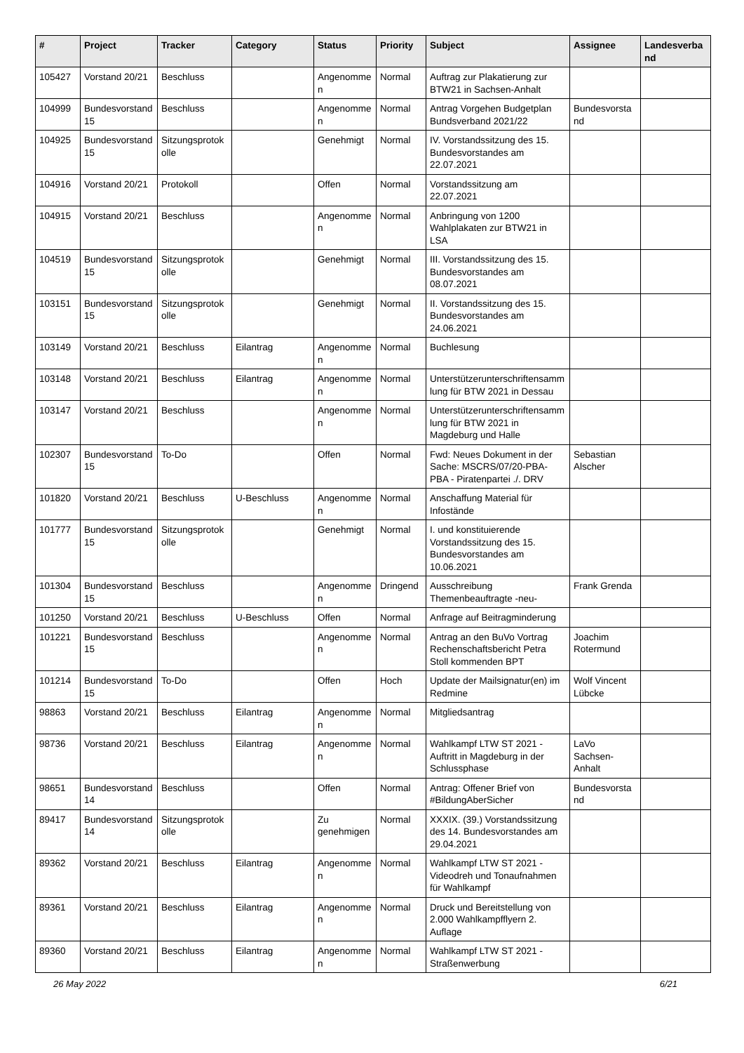| # | Project | Tracker | Category | Status | Priority | Subject | Assignee | Landesverband |
| --- | --- | --- | --- | --- | --- | --- | --- | --- |
| 105427 | Vorstand 20/21 | Beschluss | | Angenommen | Normal | Auftrag zur Plakatierung zur BTW21 in Sachsen-Anhalt | | |
| 104999 | Bundesvorstand 15 | Beschluss | | Angenommen | Normal | Antrag Vorgehen Budgetplan Bundsverband 2021/22 | Bundesvorstand | |
| 104925 | Bundesvorstand 15 | Sitzungsprotokolle | | Genehmigt | Normal | IV. Vorstandssitzung des 15. Bundesvorstandes am 22.07.2021 | | |
| 104916 | Vorstand 20/21 | Protokoll | | Offen | Normal | Vorstandssitzung am 22.07.2021 | | |
| 104915 | Vorstand 20/21 | Beschluss | | Angenommen | Normal | Anbringung von 1200 Wahlplakaten zur BTW21 in LSA | | |
| 104519 | Bundesvorstand 15 | Sitzungsprotokolle | | Genehmigt | Normal | III. Vorstandssitzung des 15. Bundesvorstandes am 08.07.2021 | | |
| 103151 | Bundesvorstand 15 | Sitzungsprotokolle | | Genehmigt | Normal | II. Vorstandssitzung des 15. Bundesvorstandes am 24.06.2021 | | |
| 103149 | Vorstand 20/21 | Beschluss | Eilantrag | Angenommen | Normal | Buchlesung | | |
| 103148 | Vorstand 20/21 | Beschluss | Eilantrag | Angenommen | Normal | Unterstützerunterschriftensammlung für BTW 2021 in Dessau | | |
| 103147 | Vorstand 20/21 | Beschluss | | Angenommen | Normal | Unterstützerunterschriftensammlung für BTW 2021 in Magdeburg und Halle | | |
| 102307 | Bundesvorstand 15 | To-Do | | Offen | Normal | Fwd: Neues Dokument in der Sache: MSCRS/07/20-PBA-PBA - Piratenpartei ./. DRV | Sebastian Alscher | |
| 101820 | Vorstand 20/21 | Beschluss | U-Beschluss | Angenommen | Normal | Anschaffung Material für Infostände | | |
| 101777 | Bundesvorstand 15 | Sitzungsprotokolle | | Genehmigt | Normal | I. und konstituierende Vorstandssitzung des 15. Bundesvorstandes am 10.06.2021 | | |
| 101304 | Bundesvorstand 15 | Beschluss | | Angenommen | Dringend | Ausschreibung Themenbeauftragte -neu- | Frank Grenda | |
| 101250 | Vorstand 20/21 | Beschluss | U-Beschluss | Offen | Normal | Anfrage auf Beitragminderung | | |
| 101221 | Bundesvorstand 15 | Beschluss | | Angenommen | Normal | Antrag an den BuVo Vortrag Rechenschaftsbericht Petra Stoll kommenden BPT | Joachim Rotermund | |
| 101214 | Bundesvorstand 15 | To-Do | | Offen | Hoch | Update der Mailsignatur(en) im Redmine | Wolf Vincent Lübcke | |
| 98863 | Vorstand 20/21 | Beschluss | Eilantrag | Angenommen | Normal | Mitgliedsantrag | | |
| 98736 | Vorstand 20/21 | Beschluss | Eilantrag | Angenommen | Normal | Wahlkampf LTW ST 2021 - Auftritt in Magdeburg in der Schlussphase | LaVo Sachsen-Anhalt | |
| 98651 | Bundesvorstand 14 | Beschluss | | Offen | Normal | Antrag: Offener Brief von #BildungAberSicher | Bundesvorstand | |
| 89417 | Bundesvorstand 14 | Sitzungsprotokolle | | Zu genehmigen | Normal | XXXIX. (39.) Vorstandssitzung des 14. Bundesvorstandes am 29.04.2021 | | |
| 89362 | Vorstand 20/21 | Beschluss | Eilantrag | Angenommen | Normal | Wahlkampf LTW ST 2021 - Videodreh und Tonaufnahmen für Wahlkampf | | |
| 89361 | Vorstand 20/21 | Beschluss | Eilantrag | Angenommen | Normal | Druck und Bereitstellung von 2.000 Wahlkampfflyern 2. Auflage | | |
| 89360 | Vorstand 20/21 | Beschluss | Eilantrag | Angenommen | Normal | Wahlkampf LTW ST 2021 - Straßenwerbung | | |
26 May 2022 6/21